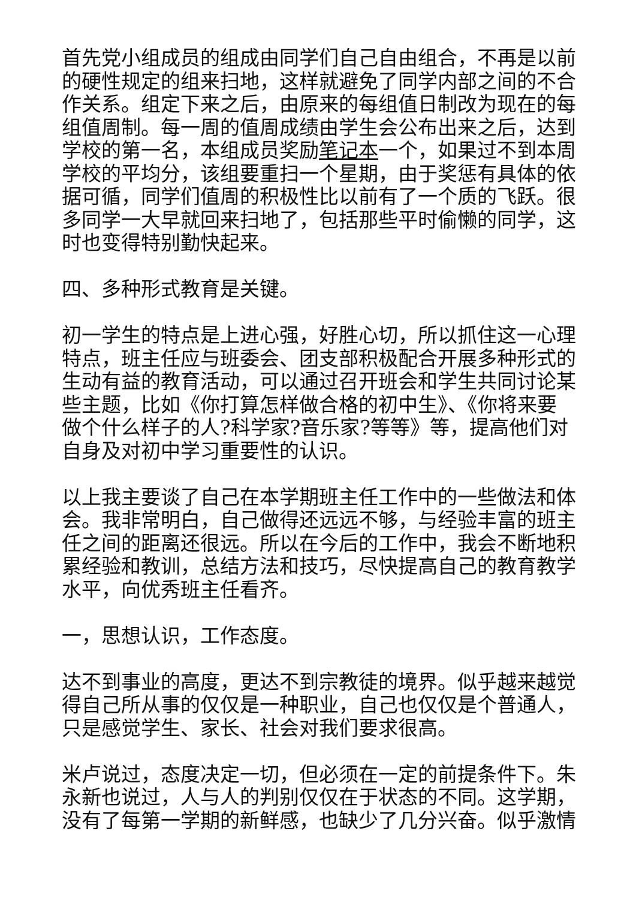首先党小组成员的组成由同学们自己自由组合，不再是以前的硬性规定的组来扫地，这样就避免了同学内部之间的不合作关系。组定下来之后，由原来的每组值日制改为现在的每组值周制。每一周的值周成绩由学生会公布出来之后，达到学校的第一名，本组成员奖励笔记本一个，如果过不到本周学校的平均分，该组要重扫一个星期，由于奖惩有具体的依据可循，同学们值周的积极性比以前有了一个质的飞跃。很多同学一大早就回来扫地了，包括那些平时偷懒的同学，这时也变得特别勤快起来。
四、多种形式教育是关键。
初一学生的特点是上进心强，好胜心切，所以抓住这一心理特点，班主任应与班委会、团支部积极配合开展多种形式的生动有益的教育活动，可以通过召开班会和学生共同讨论某些主题，比如《你打算怎样做合格的初中生》、《你将来要做个什么样子的人?科学家?音乐家?等等》等，提高他们对自身及对初中学习重要性的认识。
以上我主要谈了自己在本学期班主任工作中的一些做法和体会。我非常明白，自己做得还远远不够，与经验丰富的班主任之间的距离还很远。所以在今后的工作中，我会不断地积累经验和教训，总结方法和技巧，尽快提高自己的教育教学水平，向优秀班主任看齐。
一，思想认识，工作态度。
达不到事业的高度，更达不到宗教徒的境界。似乎越来越觉得自己所从事的仅仅是一种职业，自己也仅仅是个普通人，只是感觉学生、家长、社会对我们要求很高。
米卢说过，态度决定一切，但必须在一定的前提条件下。朱永新也说过，人与人的判别仅仅在于状态的不同。这学期，没有了每第一学期的新鲜感，也缺少了几分兴奋。似乎激情